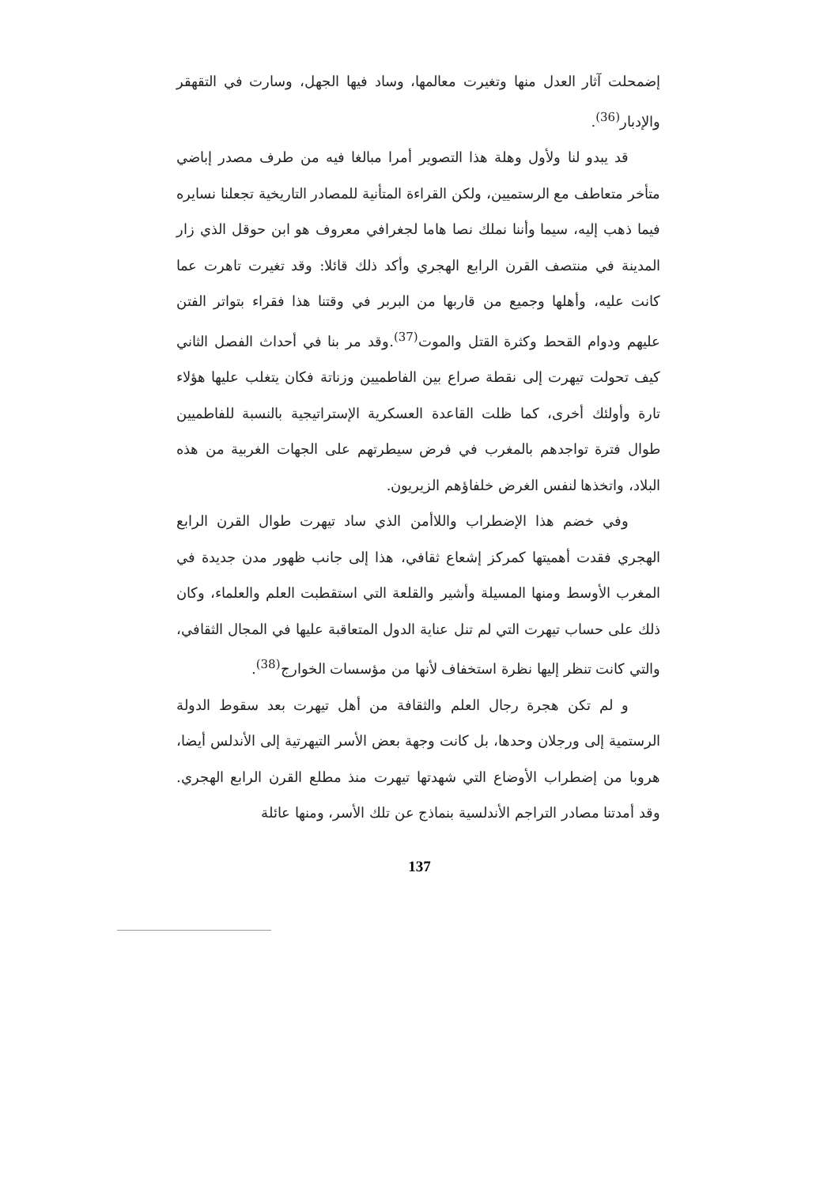إضمحلت آثار العدل منها وتغيرت معالمها، وساد فيها الجهل، وسارت في التقهقر والإدبار<sup>(36)</sup>.
قد يبدو لنا ولأول وهلة هذا التصوير أمرا مبالغا فيه من طرف مصدر إباضي متأخر متعاطف مع الرستميين، ولكن القراءة المتأنية للمصادر التاريخية تجعلنا نسايره فيما ذهب إليه، سيما وأننا نملك نصا هاما لجغرافي معروف هو ابن حوقل الذي زار المدينة في منتصف القرن الرابع الهجري وأكد ذلك قائلا: وقد تغيرت تاهرت عما كانت عليه، وأهلها وجميع من قاربها من البربر في وقتنا هذا فقراء بتواتر الفتن عليهم ودوام القحط وكثرة القتل والموت<sup>(37)</sup>.وقد مر بنا في أحداث الفصل الثاني كيف تحولت تيهرت إلى نقطة صراع بين الفاطميين وزناتة فكان يتغلب عليها هؤلاء تارة وأولئك أخرى، كما ظلت القاعدة العسكرية الإستراتيجية بالنسبة للفاطميين طوال فترة تواجدهم بالمغرب في فرض سيطرتهم على الجهات الغربية من هذه البلاد، واتخذها لنفس الغرض خلفاؤهم الزيريون.
وفي خضم هذا الإضطراب واللاأمن الذي ساد تيهرت طوال القرن الرابع الهجري فقدت أهميتها كمركز إشعاع ثقافي، هذا إلى جانب ظهور مدن جديدة في المغرب الأوسط ومنها المسيلة وأشير والقلعة التي استقطبت العلم والعلماء، وكان ذلك على حساب تيهرت التي لم تنل عناية الدول المتعاقبة عليها في المجال الثقافي، والتي كانت تنظر إليها نظرة استخفاف لأنها من مؤسسات الخوارج<sup>(38)</sup>.
و لم تكن هجرة رجال العلم والثقافة من أهل تيهرت بعد سقوط الدولة الرستمية إلى ورجلان وحدها، بل كانت وجهة بعض الأسر التيهرتية إلى الأندلس أيضا، هروبا من إضطراب الأوضاع التي شهدتها تيهرت منذ مطلع القرن الرابع الهجري. وقد أمدتنا مصادر التراجم الأندلسية بنماذج عن تلك الأسر، ومنها عائلة
137